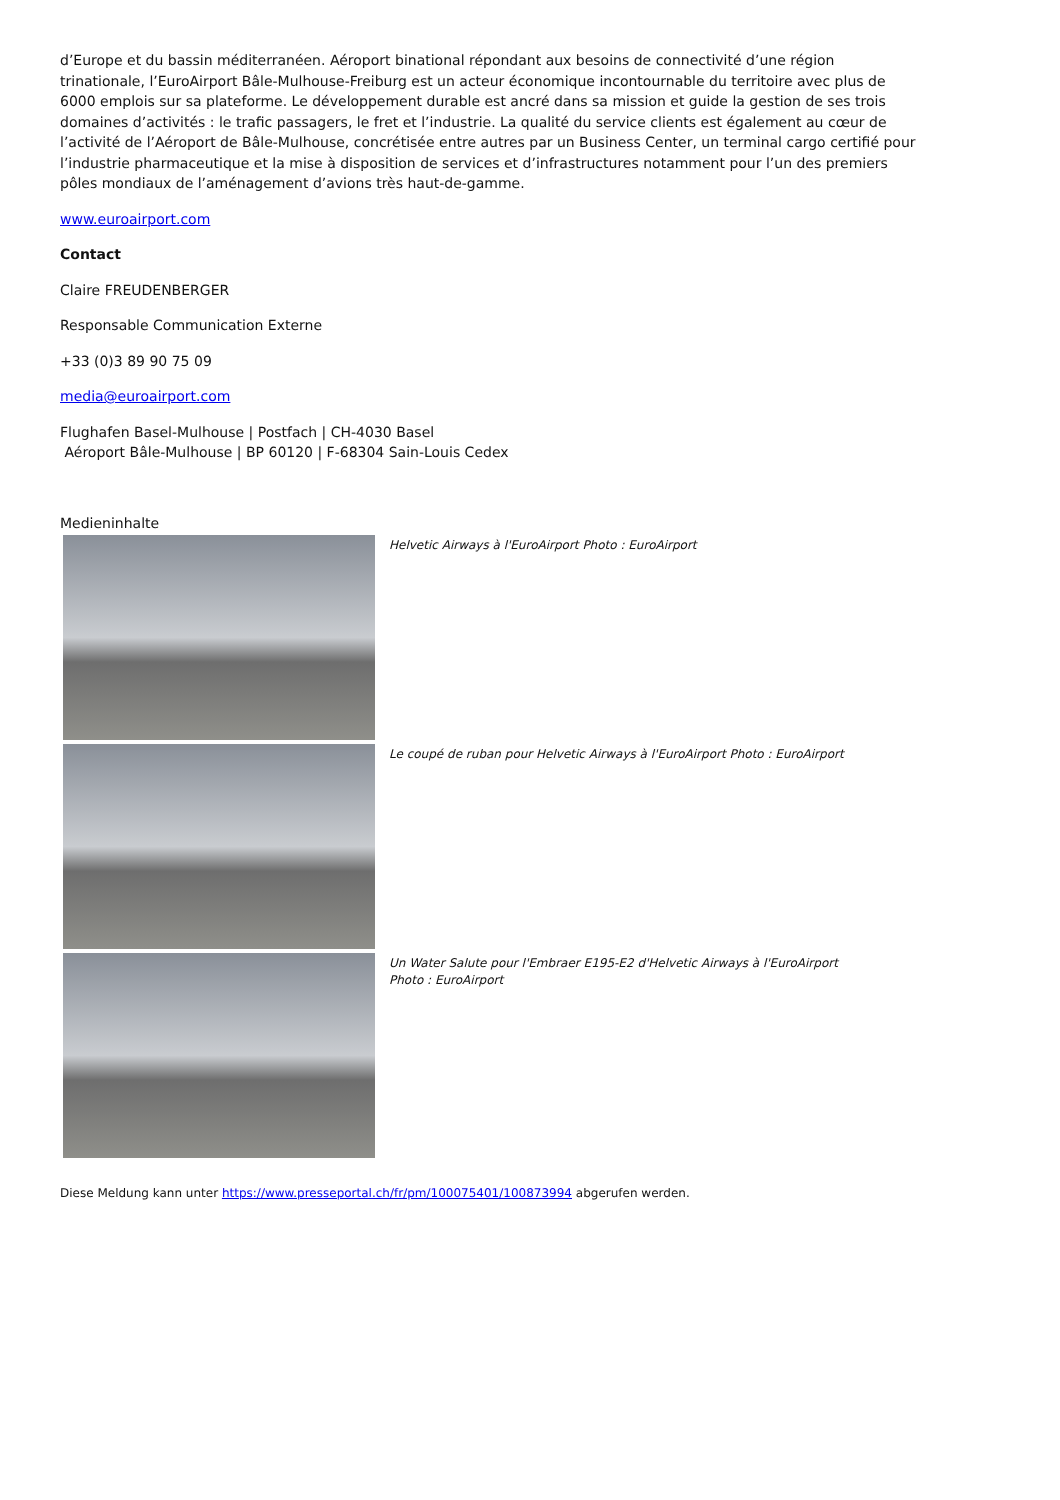d’Europe et du bassin méditerranéen. Aéroport binational répondant aux besoins de connectivité d’une région trinationale, l’EuroAirport Bâle-Mulhouse-Freiburg est un acteur économique incontournable du territoire avec plus de 6000 emplois sur sa plateforme. Le développement durable est ancré dans sa mission et guide la gestion de ses trois domaines d’activités : le trafic passagers, le fret et l’industrie. La qualité du service clients est également au cœur de l’activité de l’Aéroport de Bâle-Mulhouse, concrétisée entre autres par un Business Center, un terminal cargo certifié pour l’industrie pharmaceutique et la mise à disposition de services et d’infrastructures notamment pour l’un des premiers pôles mondiaux de l’aménagement d’avions très haut-de-gamme.
www.euroairport.com
Contact
Claire FREUDENBERGER
Responsable Communication Externe
+33 (0)3 89 90 75 09
media@euroairport.com
Flughafen Basel-Mulhouse | Postfach | CH-4030 Basel
Aéroport Bâle-Mulhouse | BP 60120 | F-68304 Sain-Louis Cedex
Medieninhalte
Helvetic Airways à l'EuroAirport Photo : EuroAirport
Le coupé de ruban pour Helvetic Airways à l'EuroAirport Photo : EuroAirport
Un Water Salute pour l'Embraer E195-E2 d'Helvetic Airways à l'EuroAirport Photo : EuroAirport
Diese Meldung kann unter https://www.presseportal.ch/fr/pm/100075401/100873994 abgerufen werden.